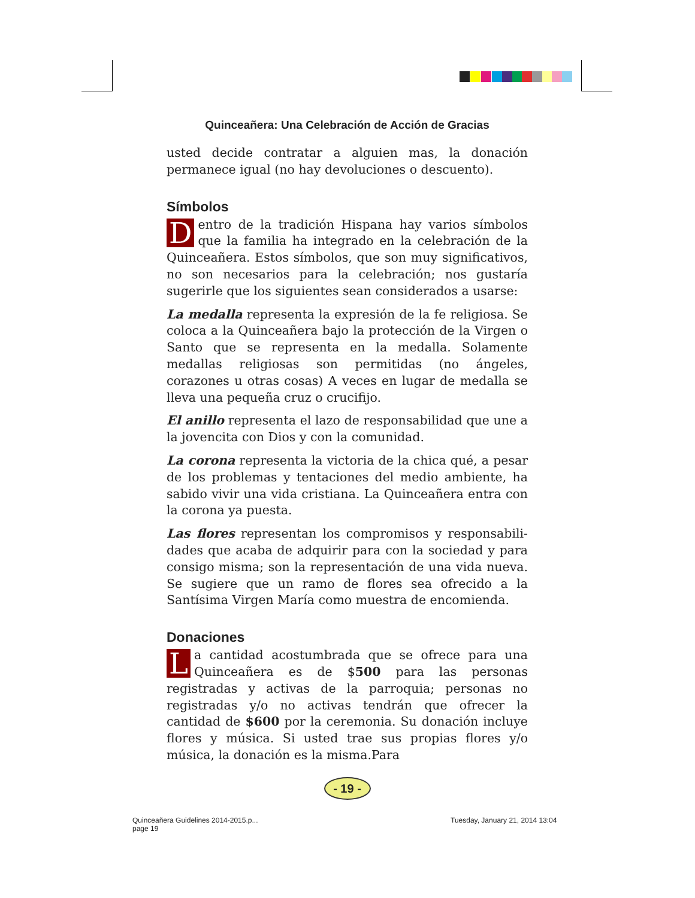Quinceañera: Una Celebración de Acción de Gracias
usted decide contratar a alguien mas, la donación permane­ce igual (no hay devoluciones o descuento).
Símbolos
Dentro de la tradición Hispana hay varios símbolos que la familia ha integrado en la celebración de la Quin­ceañera. Estos símbolos, que son muy significativos, no son necesarios para la celebración; nos gustaría sugerirle que los siguientes sean considerados a usarse:
La medalla representa la expresión de la fe religiosa. Se coloca a la Quinceañera bajo la protección de la Virgen o Santo que se representa en la medalla. Solamente medallas religiosas son permitidas (no ángeles, corazones u otras co­sas) A veces en lugar de medalla se lleva una pequeña cruz o crucifijo.
El anillo representa el lazo de responsabilidad que une a la jovencita con Dios y con la comunidad.
La corona representa la victoria de la chica qué, a pesar de los problemas y tentaciones del medio ambiente, ha sa­bido vivir una vida cristiana. La Quinceañera entra con la corona ya puesta.
Las flores representan los compromisos y responsabili­dades que acaba de adquirir para con la sociedad y para consigo misma; son la representación de una vida nueva. Se sugiere que un ramo de flores sea ofrecido a la Santísima Virgen María como muestra de encomienda.
Donaciones
La cantidad acostumbrada que se ofrece para una Quinceañera es de $500 para las personas registradas y activas de la parroquia; personas no registradas y/o no activas tendrán que ofrecer la cantidad de $600 por la ce­remonia. Su donación incluye flores y música. Si usted trae sus propias flores y/o música, la donación es la misma.Para
- 19 -
Quinceañera Guidelines 2014-2015.p...
page 19
Tuesday, January 21, 2014 13:04